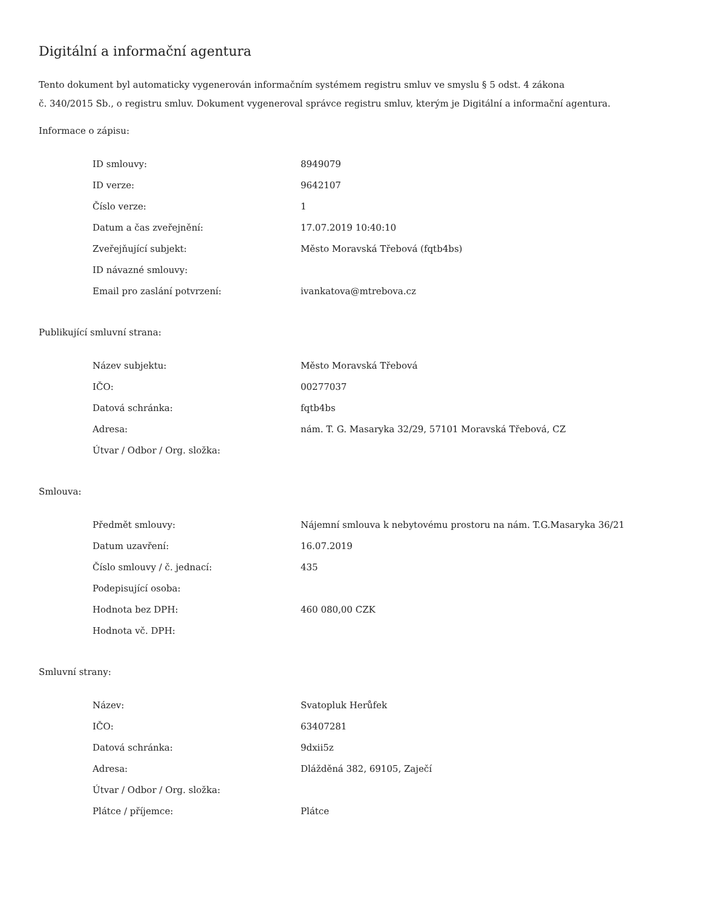Digitální a informační agentura
Tento dokument byl automaticky vygenerován informačním systémem registru smluv ve smyslu § 5 odst. 4 zákona
č. 340/2015 Sb., o registru smluv. Dokument vygeneroval správce registru smluv, kterým je Digitální a informační agentura.
Informace o zápisu:
| ID smlouvy: | 8949079 |
| ID verze: | 9642107 |
| Číslo verze: | 1 |
| Datum a čas zveřejnění: | 17.07.2019 10:40:10 |
| Zveřejňující subjekt: | Město Moravská Třebová (fqtb4bs) |
| ID návazné smlouvy: | |
| Email pro zaslání potvrzení: | ivankatova@mtrebova.cz |
Publikující smluvní strana:
| Název subjektu: | Město Moravská Třebová |
| IČO: | 00277037 |
| Datová schránka: | fqtb4bs |
| Adresa: | nám. T. G. Masaryka 32/29, 57101 Moravská Třebová, CZ |
| Útvar / Odbor / Org. složka: | |
Smlouva:
| Předmět smlouvy: | Nájemní smlouva k nebytovému prostoru na nám. T.G.Masaryka 36/21 |
| Datum uzavření: | 16.07.2019 |
| Číslo smlouvy / č. jednací: | 435 |
| Podepisující osoba: | |
| Hodnota bez DPH: | 460 080,00 CZK |
| Hodnota vč. DPH: | |
Smluvní strany:
| Název: | Svatopluk Herůfek |
| IČO: | 63407281 |
| Datová schránka: | 9dxii5z |
| Adresa: | Dlážděná 382, 69105, Zaječí |
| Útvar / Odbor / Org. složka: | |
| Plátce / příjemce: | Plátce |